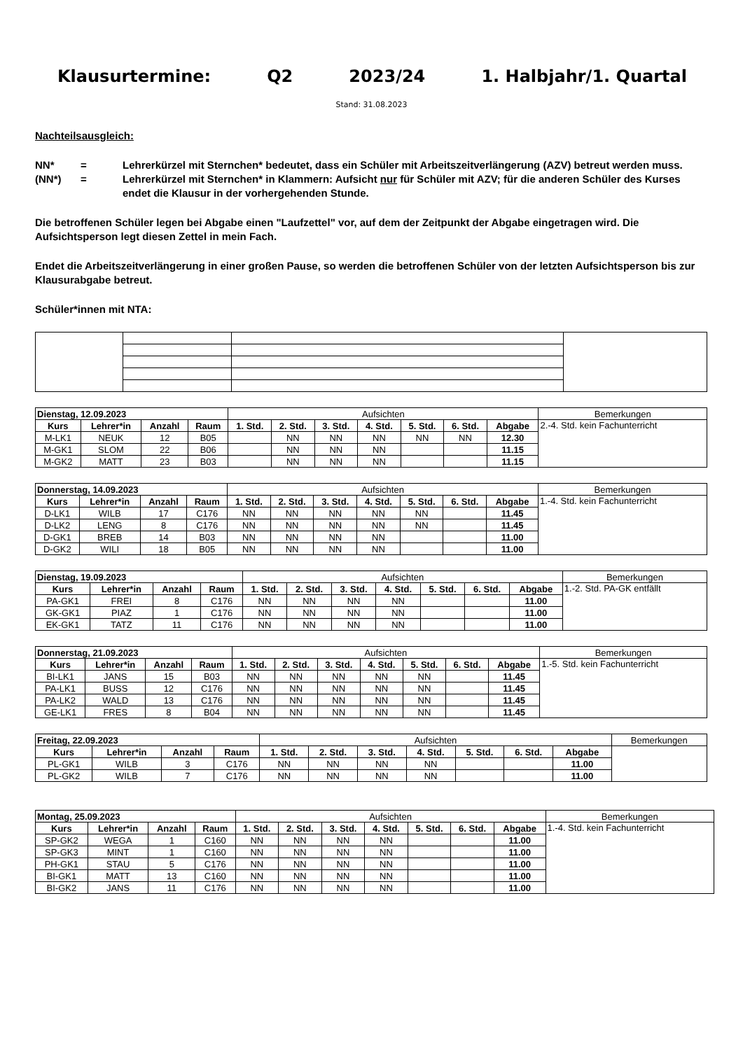Klausurtermine: Q2 2023/24 1. Halbjahr/1. Quartal
Stand: 31.08.2023
Nachteilsausgleich:
NN* = Lehrerkürzel mit Sternchen* bedeutet, dass ein Schüler mit Arbeitszeitverlängerung (AZV) betreut werden muss. (NN*) = Lehrerkürzel mit Sternchen* in Klammern: Aufsicht nur für Schüler mit AZV; für die anderen Schüler des Kurses endet die Klausur in der vorhergehenden Stunde.
Die betroffenen Schüler legen bei Abgabe einen "Laufzettel" vor, auf dem der Zeitpunkt der Abgabe eingetragen wird. Die Aufsichtsperson legt diesen Zettel in mein Fach.
Endet die Arbeitszeitverlängerung in einer großen Pause, so werden die betroffenen Schüler von der letzten Aufsichtsperson bis zur Klausurabgabe betreut.
Schüler*innen mit NTA:
| Dienstag, 12.09.2023 | | | | Aufsichten | | | | | | | Bemerkungen |
| Kurs | Lehrer*in | Anzahl | Raum | 1. Std. | 2. Std. | 3. Std. | 4. Std. | 5. Std. | 6. Std. | Abgabe | 2.-4. Std. kein Fachunterricht |
| M-LK1 | NEUK | 12 | B05 | | NN | NN | NN | NN | NN | 12.30 | |
| M-GK1 | SLOM | 22 | B06 | | NN | NN | NN | | | 11.15 | |
| M-GK2 | MATT | 23 | B03 | | NN | NN | NN | | | 11.15 | |
| Donnerstag, 14.09.2023 | | | | Aufsichten | | | | | | | Bemerkungen |
| Kurs | Lehrer*in | Anzahl | Raum | 1. Std. | 2. Std. | 3. Std. | 4. Std. | 5. Std. | 6. Std. | Abgabe | 1.-4. Std. kein Fachunterricht |
| D-LK1 | WILB | 17 | C176 | NN | NN | NN | NN | NN | | 11.45 | |
| D-LK2 | LENG | 8 | C176 | NN | NN | NN | NN | NN | | 11.45 | |
| D-GK1 | BREB | 14 | B03 | NN | NN | NN | NN | | | 11.00 | |
| D-GK2 | WILI | 18 | B05 | NN | NN | NN | NN | | | 11.00 | |
| Dienstag, 19.09.2023 | | | | Aufsichten | | | | | | | Bemerkungen |
| Kurs | Lehrer*in | Anzahl | Raum | 1. Std. | 2. Std. | 3. Std. | 4. Std. | 5. Std. | 6. Std. | Abgabe | 1.-2. Std. PA-GK entfällt |
| PA-GK1 | FREI | 8 | C176 | NN | NN | NN | NN | | | 11.00 | |
| GK-GK1 | PIAZ | 1 | C176 | NN | NN | NN | NN | | | 11.00 | |
| EK-GK1 | TATZ | 11 | C176 | NN | NN | NN | NN | | | 11.00 | |
| Donnerstag, 21.09.2023 | | | | Aufsichten | | | | | | | Bemerkungen |
| Kurs | Lehrer*in | Anzahl | Raum | 1. Std. | 2. Std. | 3. Std. | 4. Std. | 5. Std. | 6. Std. | Abgabe | 1.-5. Std. kein Fachunterricht |
| BI-LK1 | JANS | 15 | B03 | NN | NN | NN | NN | NN | | 11.45 | |
| PA-LK1 | BUSS | 12 | C176 | NN | NN | NN | NN | NN | | 11.45 | |
| PA-LK2 | WALD | 13 | C176 | NN | NN | NN | NN | NN | | 11.45 | |
| GE-LK1 | FRES | 8 | B04 | NN | NN | NN | NN | NN | | 11.45 | |
| Freitag, 22.09.2023 | | | | Aufsichten | | | | | | | Bemerkungen |
| Kurs | Lehrer*in | Anzahl | Raum | 1. Std. | 2. Std. | 3. Std. | 4. Std. | 5. Std. | 6. Std. | Abgabe | |
| PL-GK1 | WILB | 3 | C176 | NN | NN | NN | NN | | | 11.00 | |
| PL-GK2 | WILB | 7 | C176 | NN | NN | NN | NN | | | 11.00 | |
| Montag, 25.09.2023 | | | | Aufsichten | | | | | | | Bemerkungen |
| Kurs | Lehrer*in | Anzahl | Raum | 1. Std. | 2. Std. | 3. Std. | 4. Std. | 5. Std. | 6. Std. | Abgabe | 1.-4. Std. kein Fachunterricht |
| SP-GK2 | WEGA | 1 | C160 | NN | NN | NN | NN | | | 11.00 | |
| SP-GK3 | MINT | 1 | C160 | NN | NN | NN | NN | | | 11.00 | |
| PH-GK1 | STAU | 5 | C176 | NN | NN | NN | NN | | | 11.00 | |
| BI-GK1 | MATT | 13 | C160 | NN | NN | NN | NN | | | 11.00 | |
| BI-GK2 | JANS | 11 | C176 | NN | NN | NN | NN | | | 11.00 | |